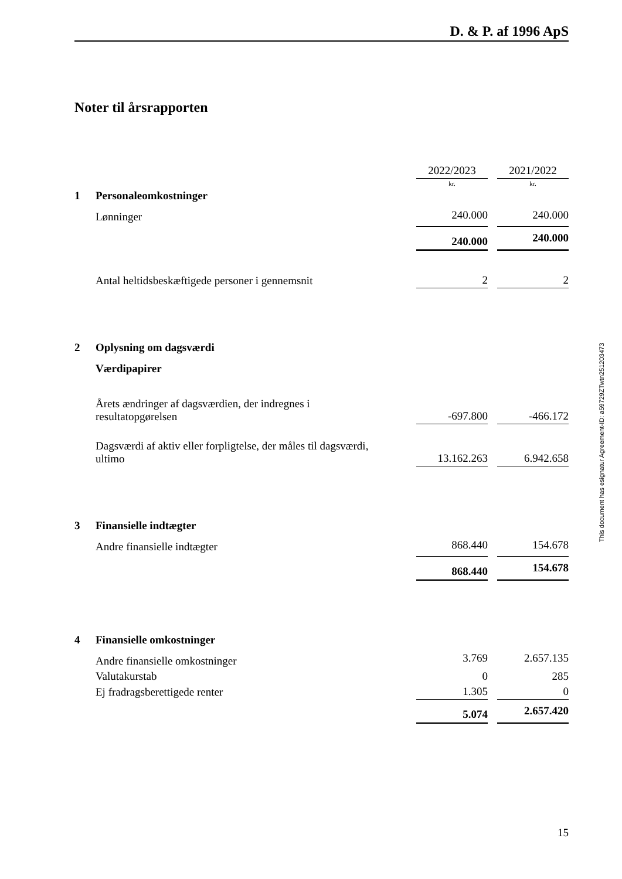D. & P. af 1996 ApS
Noter til årsrapporten
| | | 2022/2023 | | 2021/2022 |
| --- | --- | --- | --- | --- |
| | | kr. | | kr. |
| 1 | Personaleomkostninger | | | |
| | Lønninger | 240.000 | | 240.000 |
| | | 240.000 | | 240.000 |
| | Antal heltidsbeskæftigede personer i gennemsnit | 2 | | 2 |
| 2 | Oplysning om dagsværdi | | | |
| | Værdipapirer | | | |
| | Årets ændringer af dagsværdien, der indregnes i resultatopgørelsen | -697.800 | | -466.172 |
| | Dagsværdi af aktiv eller forpligtelse, der måles til dagsværdi, ultimo | 13.162.263 | | 6.942.658 |
| 3 | Finansielle indtægter | | | |
| | Andre finansielle indtægter | 868.440 | | 154.678 |
| | | 868.440 | | 154.678 |
| 4 | Finansielle omkostninger | | | |
| | Andre finansielle omkostninger | 3.769 | | 2.657.135 |
| | Valutakurstab | 0 | | 285 |
| | Ej fradragsberettigede renter | 1.305 | | 0 |
| | | 5.074 | | 2.657.420 |
This document has esignatur Agreement-ID: a59729ZTwtn251203473
15